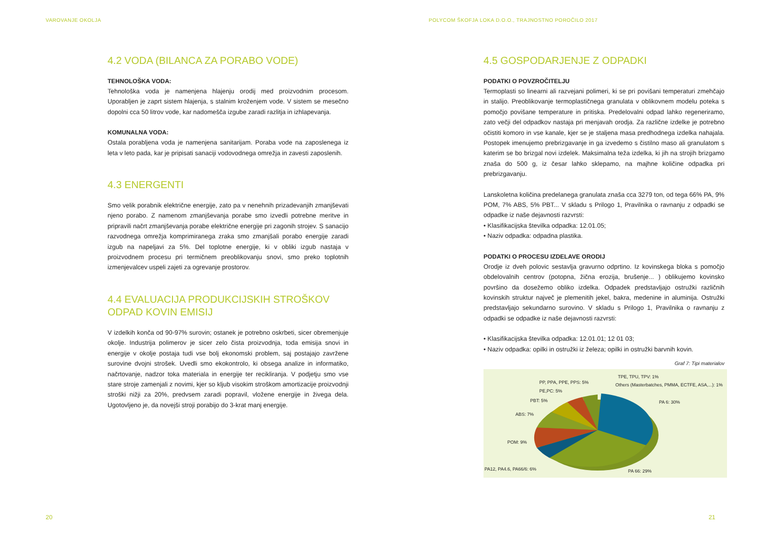VAROVANJE OKOLJA
4.2 VODA (BILANCA ZA PORABO VODE)
TEHNOLOŠKA VODA:
Tehnološka voda je namenjena hlajenju orodij med proizvodnim procesom. Uporabljen je zaprt sistem hlajenja, s stalnim kroženjem vode. V sistem se mesečno dopolni cca 50 litrov vode, kar nadomešča izgube zaradi razlitja in izhlapevanja.
KOMUNALNA VODA:
Ostala porabljena voda je namenjena sanitarijam. Poraba vode na zaposlenega iz leta v leto pada, kar je pripisati sanaciji vodovodnega omrežja in zavesti zaposlenih.
4.3 ENERGENTI
Smo velik porabnik električne energije, zato pa v nenehnih prizadevanjih zmanjševati njeno porabo. Z namenom zmanjševanja porabe smo izvedli potrebne meritve in pripravili načrt zmanjševanja porabe električne energije pri zagonih strojev. S sanacijo razvodnega omrežja komprimiranega zraka smo zmanjšali porabo energije zaradi izgub na napeljavi za 5%. Del toplotne energije, ki v obliki izgub nastaja v proizvodnem procesu pri termičnem preoblikovanju snovi, smo preko toplotnih izmenjevalcev uspeli zajeti za ogrevanje prostorov.
4.4 EVALUACIJA PRODUKCIJSKIH STROŠKOV ODPAD KOVIN EMISIJ
V izdelkih konča od 90-97% surovin; ostanek je potrebno oskrbeti, sicer obremenjuje okolje. Industrija polimerov je sicer zelo čista proizvodnja, toda emisija snovi in energije v okolje postaja tudi vse bolj ekonomski problem, saj postajajo zavržene surovine dvojni strošek. Uvedli smo ekokontrolo, ki obsega analize in informatiko, načrtovanje, nadzor toka materiala in energije ter recikliranja. V podjetju smo vse stare stroje zamenjali z novimi, kjer so kljub visokim stroškom amortizacije proizvodnji stroški nižji za 20%, predvsem zaradi popravil, vložene energije in živega dela. Ugotovljeno je, da novejši stroji porabijo do 3-krat manj energije.
20
POLYCOM ŠKOFJA LOKA D.O.O., TRAJNOSTNO POROČILO 2017
4.5 GOSPODARJENJE Z ODPADKI
PODATKI O POVZROČITELJU
Termoplasti so linearni ali razvejani polimeri, ki se pri povišani temperaturi zmehčajo in stalijo. Preoblikovanje termoplastičnega granulata v oblikovnem modelu poteka s pomočjo povišane temperature in pritiska. Predelovalni odpad lahko regeneriramo, zato večji del odpadkov nastaja pri menjavah orodja. Za različne izdelke je potrebno očistiti komoro in vse kanale, kjer se je staljena masa predhodnega izdelka nahajala. Postopek imenujemo prebrizgavanje in ga izvedemo s čistilno maso ali granulatom s katerim se bo brizgal novi izdelek. Maksimalna teža izdelka, ki jih na strojih brizgamo znaša do 500 g, iz česar lahko sklepamo, na majhne količine odpadka pri prebrizgavanju.
Lanskoletna količina predelanega granulata znaša cca 3279 ton, od tega 66% PA, 9% POM, 7% ABS, 5% PBT... V skladu s Prilogo 1, Pravilnika o ravnanju z odpadki se odpadke iz naše dejavnosti razvrsti:
• Klasifikacijska številka odpadka: 12.01.05;
• Naziv odpadka: odpadna plastika.
PODATKI O PROCESU IZDELAVE ORODIJ
Orodje iz dveh polovic sestavlja gravurno odprtino. Iz kovinskega bloka s pomočjo obdelovalnih centrov (potopna, žična erozija, brušenje... ) oblikujemo kovinsko površino da dosežemo obliko izdelka. Odpadek predstavljajo ostružki različnih kovinskih struktur največ je plemenitih jekel, bakra, medenine in aluminija. Ostružki predstavljajo sekundarno surovino. V skladu s Prilogo 1, Pravilnika o ravnanju z odpadki se odpadke iz naše dejavnosti razvrsti:
• Klasifikacijska številka odpadka: 12.01.01; 12 01 03;
• Naziv odpadka: opilki in ostružki iz železa; opilki in ostružki barvnih kovin.
Graf 7: Tipi materialov
TPE, TPU, TPV: 1%
Others (Masterbatches, PMMA, ECTFE, ASA,...): 1% PP, PPA, PPE, PPS: 5%
PE,PC: 5%
PBT: 5% PA 6: 30%
ABS: 7%
POM: 9%
PA12, PA4.6, PA66/6: 6% PA 66: 29%
21